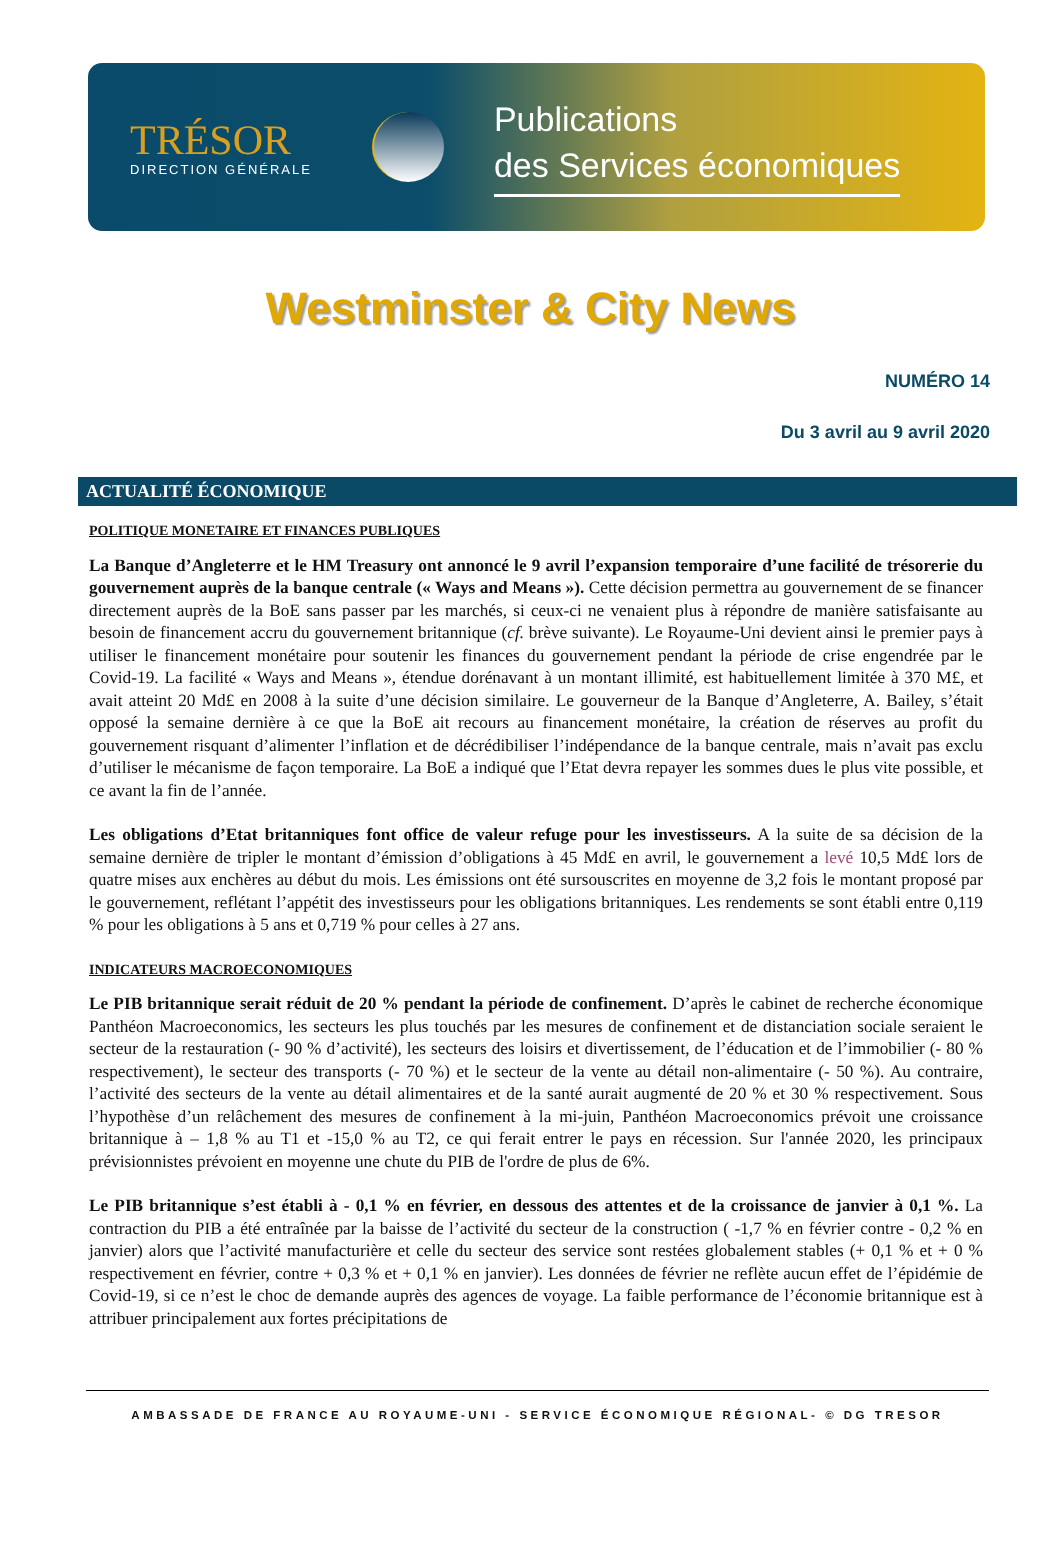TRÉSOR
DIRECTION GÉNÉRALE
Publications
des Services économiques
Westminster & City News
NUMÉRO 14
Du 3 avril au 9 avril 2020
ACTUALITÉ ÉCONOMIQUE
POLITIQUE MONETAIRE ET FINANCES PUBLIQUES
La Banque d’Angleterre et le HM Treasury ont annoncé le 9 avril l’expansion temporaire d’une facilité de trésorerie du gouvernement auprès de la banque centrale (« Ways and Means »). Cette décision permettra au gouvernement de se financer directement auprès de la BoE sans passer par les marchés, si ceux-ci ne venaient plus à répondre de manière satisfaisante au besoin de financement accru du gouvernement britannique (cf. brève suivante). Le Royaume-Uni devient ainsi le premier pays à utiliser le financement monétaire pour soutenir les finances du gouvernement pendant la période de crise engendrée par le Covid-19. La facilité « Ways and Means », étendue dorénavant à un montant illimité, est habituellement limitée à 370 M£, et avait atteint 20 Md£ en 2008 à la suite d’une décision similaire. Le gouverneur de la Banque d’Angleterre, A. Bailey, s’était opposé la semaine dernière à ce que la BoE ait recours au financement monétaire, la création de réserves au profit du gouvernement risquant d’alimenter l’inflation et de décrédibiliser l’indépendance de la banque centrale, mais n’avait pas exclu d’utiliser le mécanisme de façon temporaire. La BoE a indiqué que l’Etat devra repayer les sommes dues le plus vite possible, et ce avant la fin de l’année.
Les obligations d’Etat britanniques font office de valeur refuge pour les investisseurs. A la suite de sa décision de la semaine dernière de tripler le montant d’émission d’obligations à 45 Md£ en avril, le gouvernement a levé 10,5 Md£ lors de quatre mises aux enchères au début du mois. Les émissions ont été sursouscrites en moyenne de 3,2 fois le montant proposé par le gouvernement, reflétant l’appétit des investisseurs pour les obligations britanniques. Les rendements se sont établi entre 0,119 % pour les obligations à 5 ans et 0,719 % pour celles à 27 ans.
INDICATEURS MACROECONOMIQUES
Le PIB britannique serait réduit de 20 % pendant la période de confinement. D’après le cabinet de recherche économique Panthéon Macroeconomics, les secteurs les plus touchés par les mesures de confinement et de distanciation sociale seraient le secteur de la restauration (- 90 % d’activité), les secteurs des loisirs et divertissement, de l’éducation et de l’immobilier (- 80 % respectivement), le secteur des transports (- 70 %) et le secteur de la vente au détail non-alimentaire (- 50 %). Au contraire, l’activité des secteurs de la vente au détail alimentaires et de la santé aurait augmenté de 20 % et 30 % respectivement. Sous l’hypothèse d’un relâchement des mesures de confinement à la mi-juin, Panthéon Macroeconomics prévoit une croissance britannique à – 1,8 % au T1 et -15,0 % au T2, ce qui ferait entrer le pays en récession. Sur l'année 2020, les principaux prévisionnistes prévoient en moyenne une chute du PIB de l'ordre de plus de 6%.
Le PIB britannique s’est établi à - 0,1 % en février, en dessous des attentes et de la croissance de janvier à 0,1 %. La contraction du PIB a été entraînée par la baisse de l’activité du secteur de la construction ( -1,7 % en février contre - 0,2 % en janvier) alors que l’activité manufacturière et celle du secteur des service sont restées globalement stables (+ 0,1 % et + 0 % respectivement en février, contre + 0,3 % et + 0,1 % en janvier). Les données de février ne reflète aucun effet de l’épidémie de Covid-19, si ce n’est le choc de demande auprès des agences de voyage. La faible performance de l’économie britannique est à attribuer principalement aux fortes précipitations de
AMBASSADE DE FRANCE AU ROYAUME-UNI - SERVICE ÉCONOMIQUE RÉGIONAL- © DG TRESOR